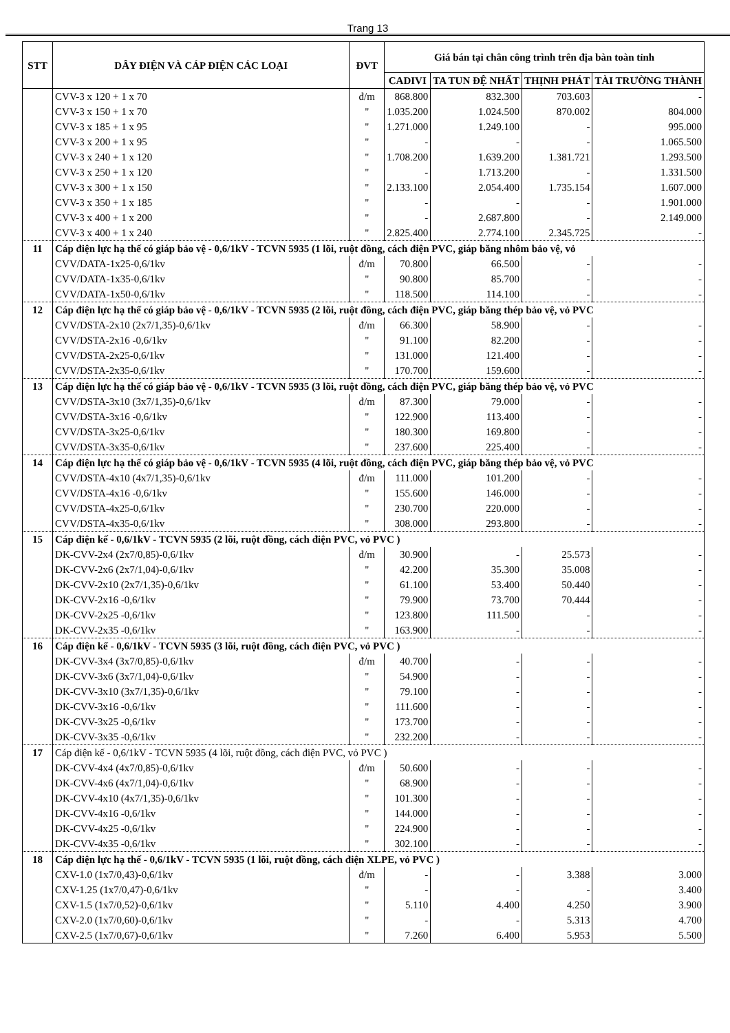Trang 13
| STT | DÂY ĐIỆN VÀ CÁP ĐIỆN CÁC LOẠI | ĐVT | Giá bán tại chân công trình trên địa bàn toàn tỉnh | | | |
| --- | --- | --- | --- | --- | --- | --- |
| | | | CADIVI | TA TUN ĐỆ NHẤT | THỊNH PHÁT | TÀI TRƯỜNG THÀNH |
| | CVV-3 x 120 + 1 x 70 | đ/m | 868.800 | 832.300 | 703.603 | - |
| | CVV-3 x 150 + 1 x 70 | " | 1.035.200 | 1.024.500 | 870.002 | 804.000 |
| | CVV-3 x 185 + 1 x 95 | " | 1.271.000 | 1.249.100 | - | 995.000 |
| | CVV-3 x 200 + 1 x 95 | " | - | - | - | 1.065.500 |
| | CVV-3 x 240 + 1 x 120 | " | 1.708.200 | 1.639.200 | 1.381.721 | 1.293.500 |
| | CVV-3 x 250 + 1 x 120 | " | - | 1.713.200 | - | 1.331.500 |
| | CVV-3 x 300 + 1 x 150 | " | 2.133.100 | 2.054.400 | 1.735.154 | 1.607.000 |
| | CVV-3 x 350 + 1 x 185 | " | - | - | - | 1.901.000 |
| | CVV-3 x 400 + 1 x 200 | " | - | 2.687.800 | - | 2.149.000 |
| | CVV-3 x 400 + 1 x 240 | " | 2.825.400 | 2.774.100 | 2.345.725 | - |
| 11 | Cáp điện lực hạ thế có giáp bảo vệ - 0,6/1kV - TCVN 5935 (1 lõi, ruột đồng, cách điện PVC, giáp băng nhôm bảo vệ, vỏ | | | | | |
| | CVV/DATA-1x25-0,6/1kv | đ/m | 70.800 | 66.500 | - | - |
| | CVV/DATA-1x35-0,6/1kv | " | 90.800 | 85.700 | - | - |
| | CVV/DATA-1x50-0,6/1kv | " | 118.500 | 114.100 | - | - |
| 12 | Cáp điện lực hạ thế có giáp bảo vệ - 0,6/1kV - TCVN 5935 (2 lõi, ruột đồng, cách điện PVC, giáp băng thép bảo vệ, vỏ PVC | | | | | |
| | CVV/DSTA-2x10 (2x7/1,35)-0,6/1kv | đ/m | 66.300 | 58.900 | - | - |
| | CVV/DSTA-2x16 -0,6/1kv | " | 91.100 | 82.200 | - | - |
| | CVV/DSTA-2x25-0,6/1kv | " | 131.000 | 121.400 | - | - |
| | CVV/DSTA-2x35-0,6/1kv | " | 170.700 | 159.600 | - | - |
| 13 | Cáp điện lực hạ thế có giáp bảo vệ - 0,6/1kV - TCVN 5935 (3 lõi, ruột đồng, cách điện PVC, giáp băng thép bảo vệ, vỏ PVC | | | | | |
| | CVV/DSTA-3x10 (3x7/1,35)-0,6/1kv | đ/m | 87.300 | 79.000 | - | - |
| | CVV/DSTA-3x16 -0,6/1kv | " | 122.900 | 113.400 | - | - |
| | CVV/DSTA-3x25-0,6/1kv | " | 180.300 | 169.800 | - | - |
| | CVV/DSTA-3x35-0,6/1kv | " | 237.600 | 225.400 | - | - |
| 14 | Cáp điện lực hạ thế có giáp bảo vệ - 0,6/1kV - TCVN 5935 (4 lõi, ruột đồng, cách điện PVC, giáp băng thép bảo vệ, vỏ PVC | | | | | |
| | CVV/DSTA-4x10 (4x7/1,35)-0,6/1kv | đ/m | 111.000 | 101.200 | - | - |
| | CVV/DSTA-4x16 -0,6/1kv | " | 155.600 | 146.000 | - | - |
| | CVV/DSTA-4x25-0,6/1kv | " | 230.700 | 220.000 | - | - |
| | CVV/DSTA-4x35-0,6/1kv | " | 308.000 | 293.800 | - | - |
| 15 | Cáp điện kế - 0,6/1kV - TCVN 5935 (2 lõi, ruột đồng, cách điện PVC, vỏ PVC ) | | | | | |
| | DK-CVV-2x4 (2x7/0,85)-0,6/1kv | đ/m | 30.900 | - | 25.573 | - |
| | DK-CVV-2x6 (2x7/1,04)-0,6/1kv | " | 42.200 | 35.300 | 35.008 | - |
| | DK-CVV-2x10 (2x7/1,35)-0,6/1kv | " | 61.100 | 53.400 | 50.440 | - |
| | DK-CVV-2x16 -0,6/1kv | " | 79.900 | 73.700 | 70.444 | - |
| | DK-CVV-2x25 -0,6/1kv | " | 123.800 | 111.500 | - | - |
| | DK-CVV-2x35 -0,6/1kv | " | 163.900 | - | - | - |
| 16 | Cáp điện kế - 0,6/1kV - TCVN 5935 (3 lõi, ruột đồng, cách điện PVC, vỏ PVC ) | | | | | |
| | DK-CVV-3x4 (3x7/0,85)-0,6/1kv | đ/m | 40.700 | - | - | - |
| | DK-CVV-3x6 (3x7/1,04)-0,6/1kv | " | 54.900 | - | - | - |
| | DK-CVV-3x10 (3x7/1,35)-0,6/1kv | " | 79.100 | - | - | - |
| | DK-CVV-3x16 -0,6/1kv | " | 111.600 | - | - | - |
| | DK-CVV-3x25 -0,6/1kv | " | 173.700 | - | - | - |
| | DK-CVV-3x35 -0,6/1kv | " | 232.200 | - | - | - |
| 17 | Cáp điện kế - 0,6/1kV - TCVN 5935 (4 lõi, ruột đồng, cách điện PVC, vỏ PVC ) | | | | | |
| | DK-CVV-4x4 (4x7/0,85)-0,6/1kv | đ/m | 50.600 | - | - | - |
| | DK-CVV-4x6 (4x7/1,04)-0,6/1kv | " | 68.900 | - | - | - |
| | DK-CVV-4x10 (4x7/1,35)-0,6/1kv | " | 101.300 | - | - | - |
| | DK-CVV-4x16 -0,6/1kv | " | 144.000 | - | - | - |
| | DK-CVV-4x25 -0,6/1kv | " | 224.900 | - | - | - |
| | DK-CVV-4x35 -0,6/1kv | " | 302.100 | - | - | - |
| 18 | Cáp điện lực hạ thế - 0,6/1kV - TCVN 5935 (1 lõi, ruột đồng, cách điện XLPE, vỏ PVC ) | | | | | |
| | CXV-1.0 (1x7/0,43)-0,6/1kv | đ/m | - | - | 3.388 | 3.000 |
| | CXV-1.25 (1x7/0,47)-0,6/1kv | " | - | - | - | 3.400 |
| | CXV-1.5 (1x7/0,52)-0,6/1kv | " | 5.110 | 4.400 | 4.250 | 3.900 |
| | CXV-2.0 (1x7/0,60)-0,6/1kv | " | - | - | 5.313 | 4.700 |
| | CXV-2.5 (1x7/0,67)-0,6/1kv | " | 7.260 | 6.400 | 5.953 | 5.500 |